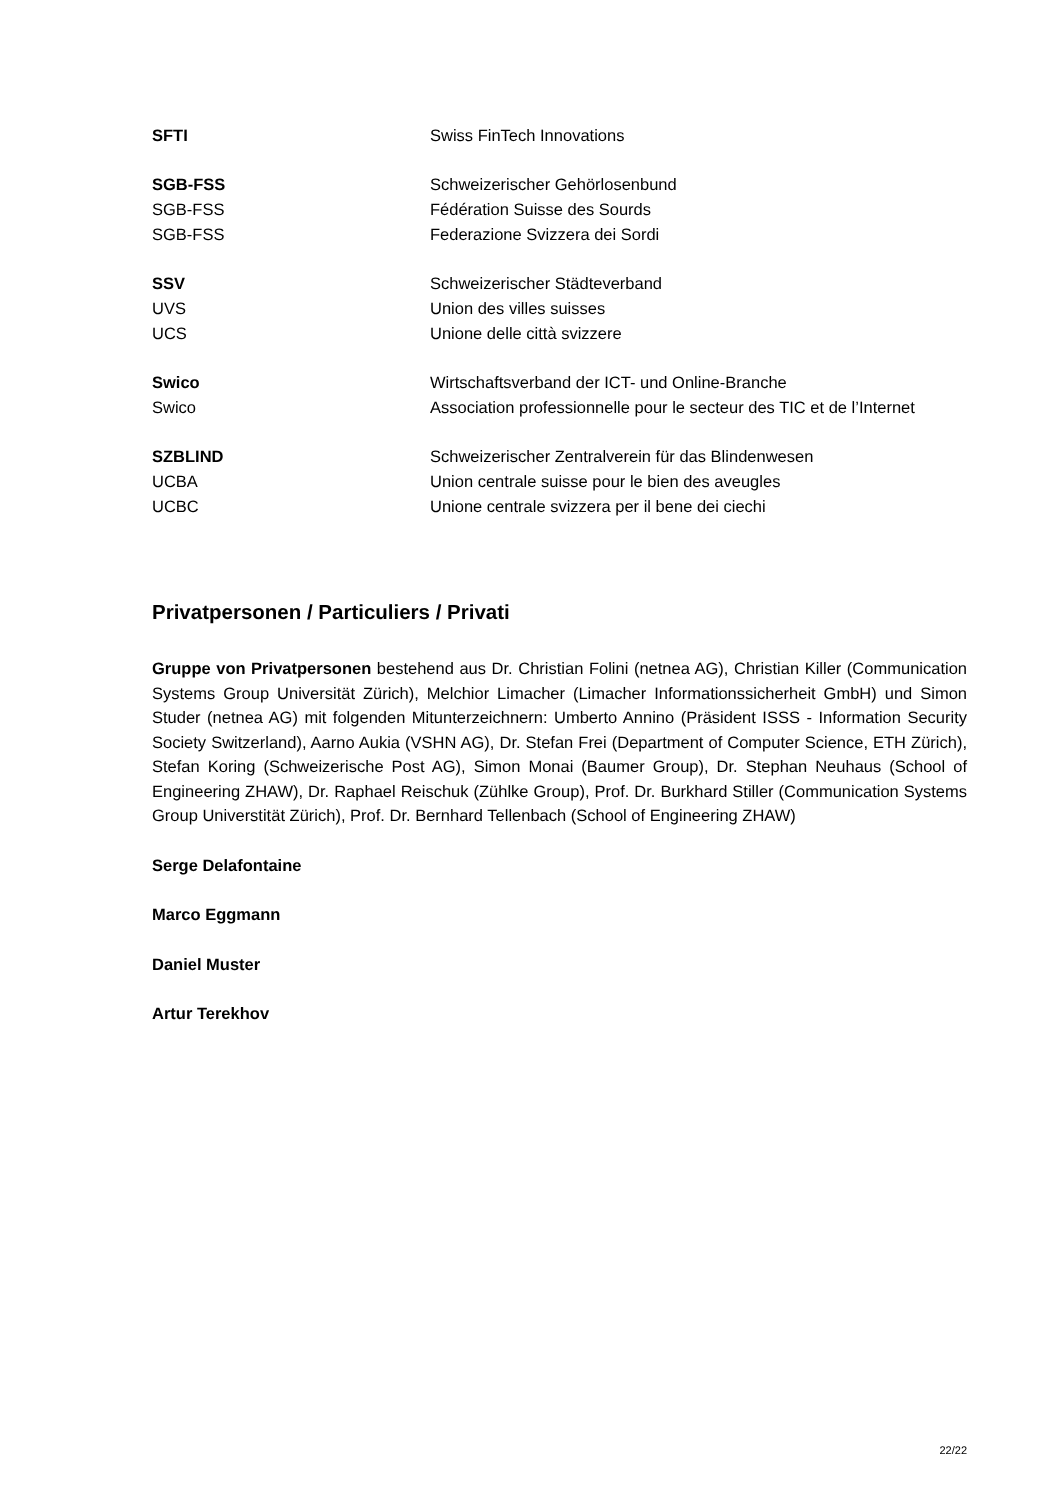| SFTI | Swiss FinTech Innovations |
| SGB-FSS | Schweizerischer Gehörlosenbund |
| SGB-FSS | Fédération Suisse des Sourds |
| SGB-FSS | Federazione Svizzera dei Sordi |
| SSV | Schweizerischer Städteverband |
| UVS | Union des villes suisses |
| UCS | Unione delle città svizzere |
| Swico | Wirtschaftsverband der ICT- und Online-Branche |
| Swico | Association professionnelle pour le secteur des TIC et de l’Internet |
| SZBLIND | Schweizerischer Zentralverein für das Blindenwesen |
| UCBA | Union centrale suisse pour le bien des aveugles |
| UCBC | Unione centrale svizzera per il bene dei ciechi |
Privatpersonen / Particuliers / Privati
Gruppe von Privatpersonen bestehend aus Dr. Christian Folini (netnea AG), Christian Killer (Communication Systems Group Universität Zürich), Melchior Limacher (Limacher Informationssicherheit GmbH) und Simon Studer (netnea AG) mit folgenden Mitunterzeichnern: Umberto Annino (Präsident ISSS - Information Security Society Switzerland), Aarno Aukia (VSHN AG), Dr. Stefan Frei (Department of Computer Science, ETH Zürich), Stefan Koring (Schweizerische Post AG), Simon Monai (Baumer Group), Dr. Stephan Neuhaus (School of Engineering ZHAW), Dr. Raphael Reischuk (Zühlke Group), Prof. Dr. Burkhard Stiller (Communication Systems Group Universtität Zürich), Prof. Dr. Bernhard Tellenbach (School of Engineering ZHAW)
Serge Delafontaine
Marco Eggmann
Daniel Muster
Artur Terekhov
22/22